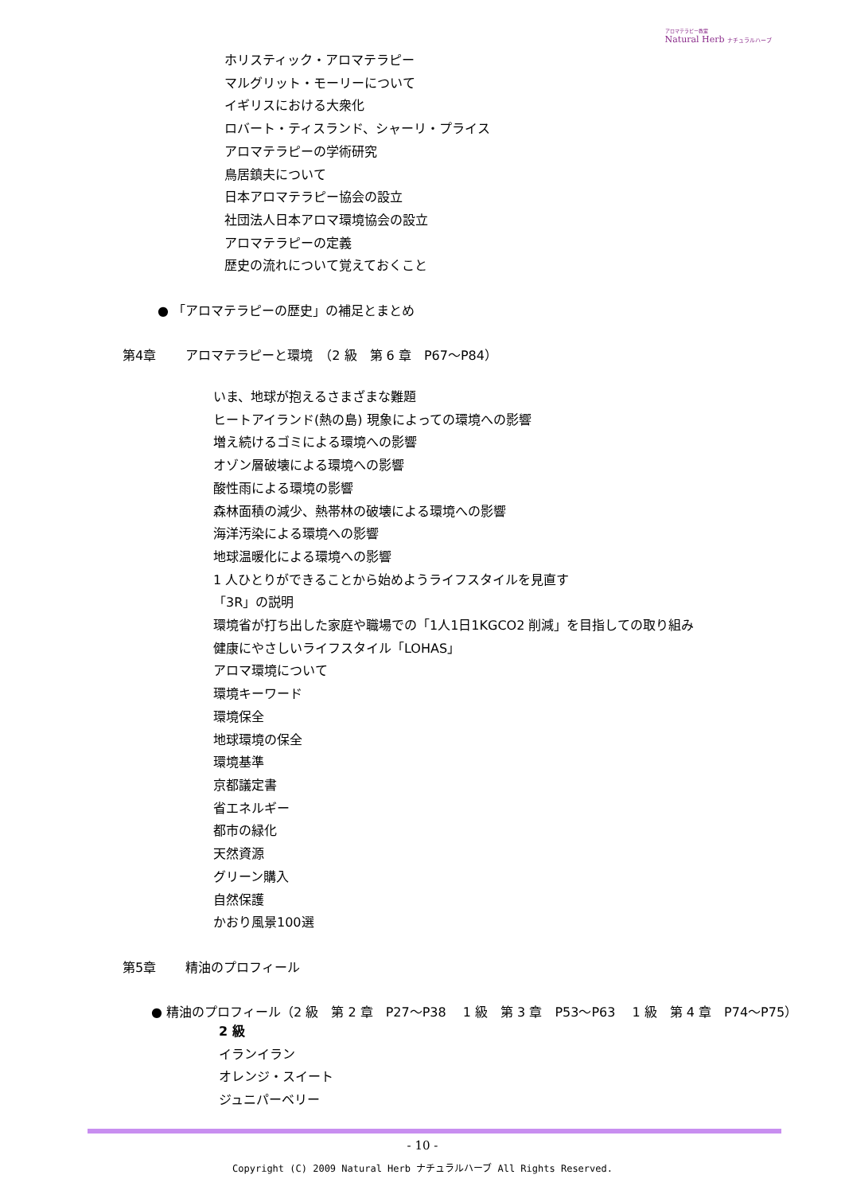アロマテラピー教室
Natural Herb ナチュラルハーブ
ホリスティック・アロマテラピー
マルグリット・モーリーについて
イギリスにおける大衆化
ロバート・ティスランド、シャーリ・プライス
アロマテラピーの学術研究
鳥居鎮夫について
日本アロマテラピー協会の設立
社団法人日本アロマ環境協会の設立
アロマテラピーの定義
歴史の流れについて覚えておくこと
● 「アロマテラピーの歴史」の補足とまとめ
第4章　　 アロマテラピーと環境　（2 級　第 6 章　P67～P84）
いま、地球が抱えるさまざまな難題
ヒートアイランド(熱の島) 現象によっての環境への影響
増え続けるゴミによる環境への影響
オゾン層破壊による環境への影響
酸性雨による環境の影響
森林面積の減少、熱帯林の破壊による環境への影響
海洋汚染による環境への影響
地球温暖化による環境への影響
1 人ひとりができることから始めようライフスタイルを見直す
「3R」の説明
環境省が打ち出した家庭や職場での「1人1日1KGCO2 削減」を目指しての取り組み
健康にやさしいライフスタイル「LOHAS」
アロマ環境について
環境キーワード
環境保全
地球環境の保全
環境基準
京都議定書
省エネルギー
都市の緑化
天然資源
グリーン購入
自然保護
かおり風景100選
第5章　　 精油のプロフィール
● 精油のプロフィール（2 級　第 2 章　P27～P38　 1 級　第 3 章　P53～P63　 1 級　第 4 章　P74～P75）
2 級
イランイラン
オレンジ・スイート
ジュニパーベリー
- 10 -
Copyright (C) 2009 Natural Herb ナチュラルハーブ All Rights Reserved.